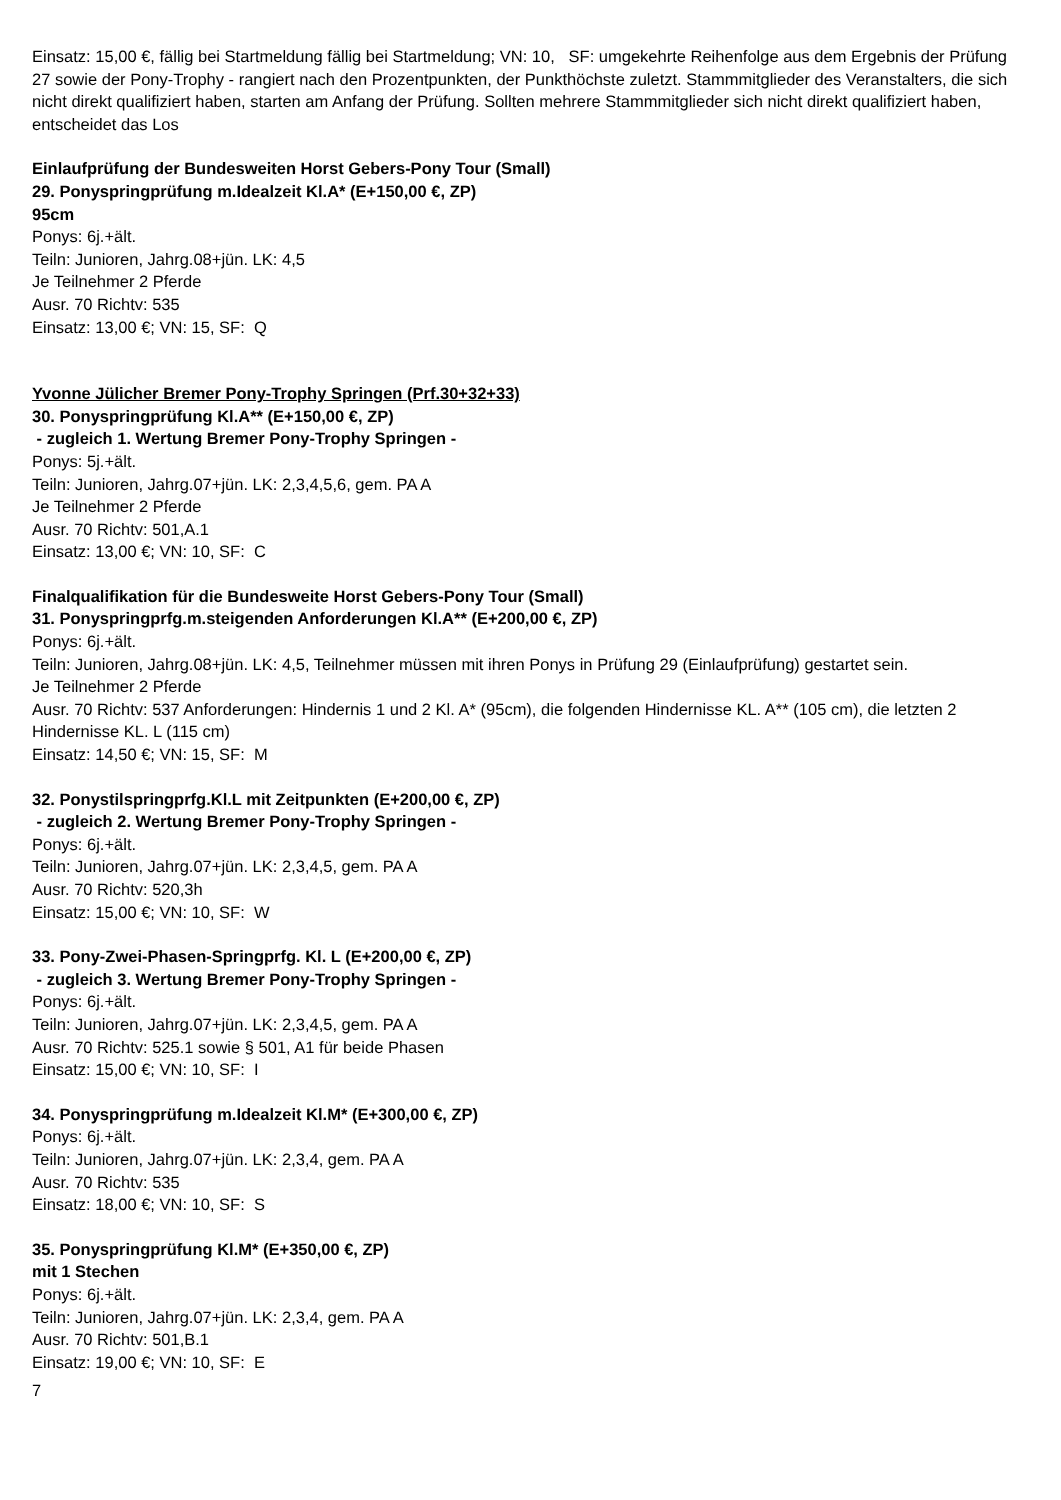Einsatz: 15,00 €, fällig bei Startmeldung fällig bei Startmeldung; VN: 10, SF: umgekehrte Reihenfolge aus dem Ergebnis der Prüfung 27 sowie der Pony-Trophy - rangiert nach den Prozentpunkten, der Punkthöchste zuletzt. Stammmitglieder des Veranstalters, die sich nicht direkt qualifiziert haben, starten am Anfang der Prüfung. Sollten mehrere Stammmitglieder sich nicht direkt qualifiziert haben, entscheidet das Los
Einlaufprüfung der Bundesweiten Horst Gebers-Pony Tour (Small)
29. Ponyspringprüfung m.Idealzeit Kl.A* (E+150,00 €, ZP)
95cm
Ponys: 6j.+ält.
Teiln: Junioren, Jahrg.08+jün. LK: 4,5
Je Teilnehmer 2 Pferde
Ausr. 70 Richtv: 535
Einsatz: 13,00 €; VN: 15, SF: Q
Yvonne Jülicher Bremer Pony-Trophy Springen (Prf.30+32+33)
30. Ponyspringprüfung Kl.A** (E+150,00 €, ZP)
- zugleich 1. Wertung Bremer Pony-Trophy Springen -
Ponys: 5j.+ält.
Teiln: Junioren, Jahrg.07+jün. LK: 2,3,4,5,6, gem. PA A
Je Teilnehmer 2 Pferde
Ausr. 70 Richtv: 501,A.1
Einsatz: 13,00 €; VN: 10, SF: C
Finalqualifikation für die Bundesweite Horst Gebers-Pony Tour (Small)
31. Ponyspringprfg.m.steigenden Anforderungen Kl.A** (E+200,00 €, ZP)
Ponys: 6j.+ält.
Teiln: Junioren, Jahrg.08+jün. LK: 4,5, Teilnehmer müssen mit ihren Ponys in Prüfung 29 (Einlaufprüfung) gestartet sein.
Je Teilnehmer 2 Pferde
Ausr. 70 Richtv: 537 Anforderungen: Hindernis 1 und 2 Kl. A* (95cm), die folgenden Hindernisse KL. A** (105 cm), die letzten 2 Hindernisse KL. L (115 cm)
Einsatz: 14,50 €; VN: 15, SF: M
32. Ponystilspringprfg.Kl.L mit Zeitpunkten (E+200,00 €, ZP)
- zugleich 2. Wertung Bremer Pony-Trophy Springen -
Ponys: 6j.+ält.
Teiln: Junioren, Jahrg.07+jün. LK: 2,3,4,5, gem. PA A
Ausr. 70 Richtv: 520,3h
Einsatz: 15,00 €; VN: 10, SF: W
33. Pony-Zwei-Phasen-Springprfg. Kl. L (E+200,00 €, ZP)
- zugleich 3. Wertung Bremer Pony-Trophy Springen -
Ponys: 6j.+ält.
Teiln: Junioren, Jahrg.07+jün. LK: 2,3,4,5, gem. PA A
Ausr. 70 Richtv: 525.1 sowie § 501, A1 für beide Phasen
Einsatz: 15,00 €; VN: 10, SF: I
34. Ponyspringprüfung m.Idealzeit Kl.M* (E+300,00 €, ZP)
Ponys: 6j.+ält.
Teiln: Junioren, Jahrg.07+jün. LK: 2,3,4, gem. PA A
Ausr. 70 Richtv: 535
Einsatz: 18,00 €; VN: 10, SF: S
35. Ponyspringprüfung Kl.M* (E+350,00 €, ZP)
mit 1 Stechen
Ponys: 6j.+ält.
Teiln: Junioren, Jahrg.07+jün. LK: 2,3,4, gem. PA A
Ausr. 70 Richtv: 501,B.1
Einsatz: 19,00 €; VN: 10, SF: E
7